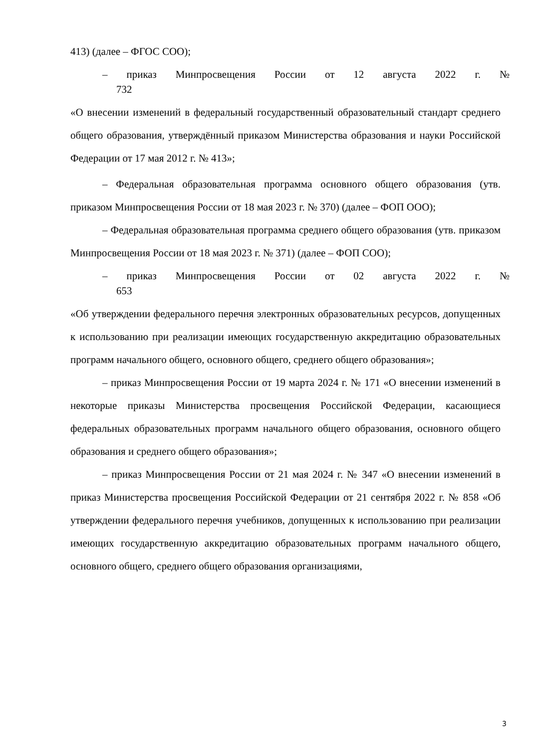413) (далее – ФГОС СОО);
– приказ Минпросвещения России от 12 августа 2022 г. №
732
«О внесении изменений в федеральный государственный образовательный стандарт среднего общего образования, утверждённый приказом Министерства образования и науки Российской Федерации от 17 мая 2012 г. № 413»;
– Федеральная образовательная программа основного общего образования (утв. приказом Минпросвещения России от 18 мая 2023 г. № 370) (далее – ФОП ООО);
– Федеральная образовательная программа среднего общего образования (утв. приказом Минпросвещения России от 18 мая 2023 г. № 371) (далее – ФОП СОО);
– приказ Минпросвещения России от 02 августа 2022 г. №
653
«Об утверждении федерального перечня электронных образовательных ресурсов, допущенных к использованию при реализации имеющих государственную аккредитацию образовательных программ начального общего, основного общего, среднего общего образования»;
– приказ Минпросвещения России от 19 марта 2024 г. № 171 «О внесении изменений в некоторые приказы Министерства просвещения Российской Федерации, касающиеся федеральных образовательных программ начального общего образования, основного общего образования и среднего общего образования»;
– приказ Минпросвещения России от 21 мая 2024 г. № 347 «О внесении изменений в приказ Министерства просвещения Российской Федерации от 21 сентября 2022 г. № 858 «Об утверждении федерального перечня учебников, допущенных к использованию при реализации имеющих государственную аккредитацию образовательных программ начального общего, основного общего, среднего общего образования организациями,
3